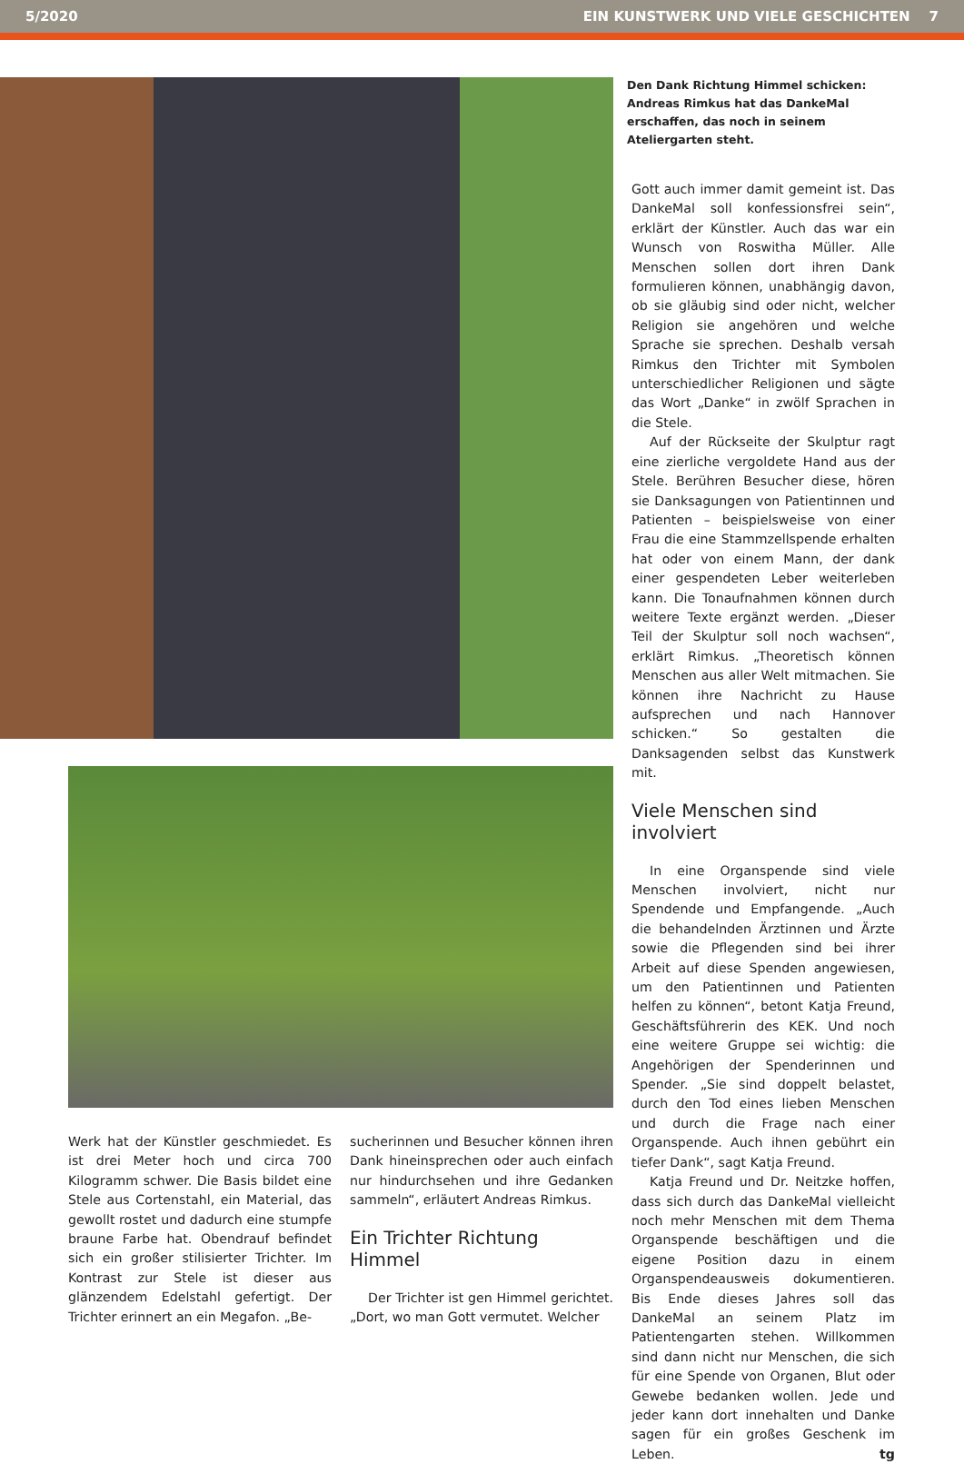5/2020 EIN KUNSTWERK UND VIELE GESCHICHTEN 7
Den Dank Richtung Himmel schicken:
Andreas Rimkus hat das DankeMal erschaffen, das noch in seinem Ateliergarten steht.
Gott auch immer damit gemeint ist. Das DankeMal soll konfessionsfrei sein“, erklärt der Künstler. Auch das war ein Wunsch von Roswitha Müller. Alle Menschen sollen dort ihren Dank formulieren können, unabhängig davon, ob sie gläubig sind oder nicht, welcher Religion sie angehören und welche Sprache sie sprechen. Deshalb versah Rimkus den Trichter mit Symbolen unterschiedlicher Religionen und sägte das Wort „Danke“ in zwölf Sprachen in die Stele.
Auf der Rückseite der Skulptur ragt eine zierliche vergoldete Hand aus der Stele. Berühren Besucher diese, hören sie Danksagungen von Patientinnen und Patienten – beispielsweise von einer Frau die eine Stammzellspende erhalten hat oder von einem Mann, der dank einer gespendeten Leber weiterleben kann. Die Tonaufnahmen können durch weitere Texte ergänzt werden. „Dieser Teil der Skulptur soll noch wachsen“, erklärt Rimkus. „Theoretisch können Menschen aus aller Welt mitmachen. Sie können ihre Nachricht zu Hause aufsprechen und nach Hannover schicken.“ So gestalten die Danksagenden selbst das Kunstwerk mit.
Viele Menschen sind involviert
In eine Organspende sind viele Menschen involviert, nicht nur Spendende und Empfangende. „Auch die behandelnden Ärztinnen und Ärzte sowie die Pflegenden sind bei ihrer Arbeit auf diese Spenden angewiesen, um den Patientinnen und Patienten helfen zu können“, betont Katja Freund, Geschäftsführerin des KEK. Und noch eine weitere Gruppe sei wichtig: die Angehörigen der Spenderinnen und Spender. „Sie sind doppelt belastet, durch den Tod eines lieben Menschen und durch die Frage nach einer Organspende. Auch ihnen gebührt ein tiefer Dank“, sagt Katja Freund.
Katja Freund und Dr. Neitzke hoffen, dass sich durch das DankeMal vielleicht noch mehr Menschen mit dem Thema Organspende beschäftigen und die eigene Position dazu in einem Organspendeausweis dokumentieren. Bis Ende dieses Jahres soll das DankeMal an seinem Platz im Patientengarten stehen. Willkommen sind dann nicht nur Menschen, die sich für eine Spende von Organen, Blut oder Gewebe bedanken wollen. Jede und jeder kann dort innehalten und Danke sagen für ein großes Geschenk im Leben. tg
Werk hat der Künstler geschmiedet. Es ist drei Meter hoch und circa 700 Kilogramm schwer. Die Basis bildet eine Stele aus Cortenstahl, ein Material, das gewollt rostet und dadurch eine stumpfe braune Farbe hat. Obendrauf befindet sich ein großer stilisierter Trichter. Im Kontrast zur Stele ist dieser aus glänzendem Edelstahl gefertigt. Der Trichter erinnert an ein Megafon. „Be-
sucherinnen und Besucher können ihren Dank hineinsprechen oder auch einfach nur hindurchsehen und ihre Gedanken sammeln“, erläutert Andreas Rimkus.
Ein Trichter Richtung Himmel
Der Trichter ist gen Himmel gerichtet. „Dort, wo man Gott vermutet. Welcher